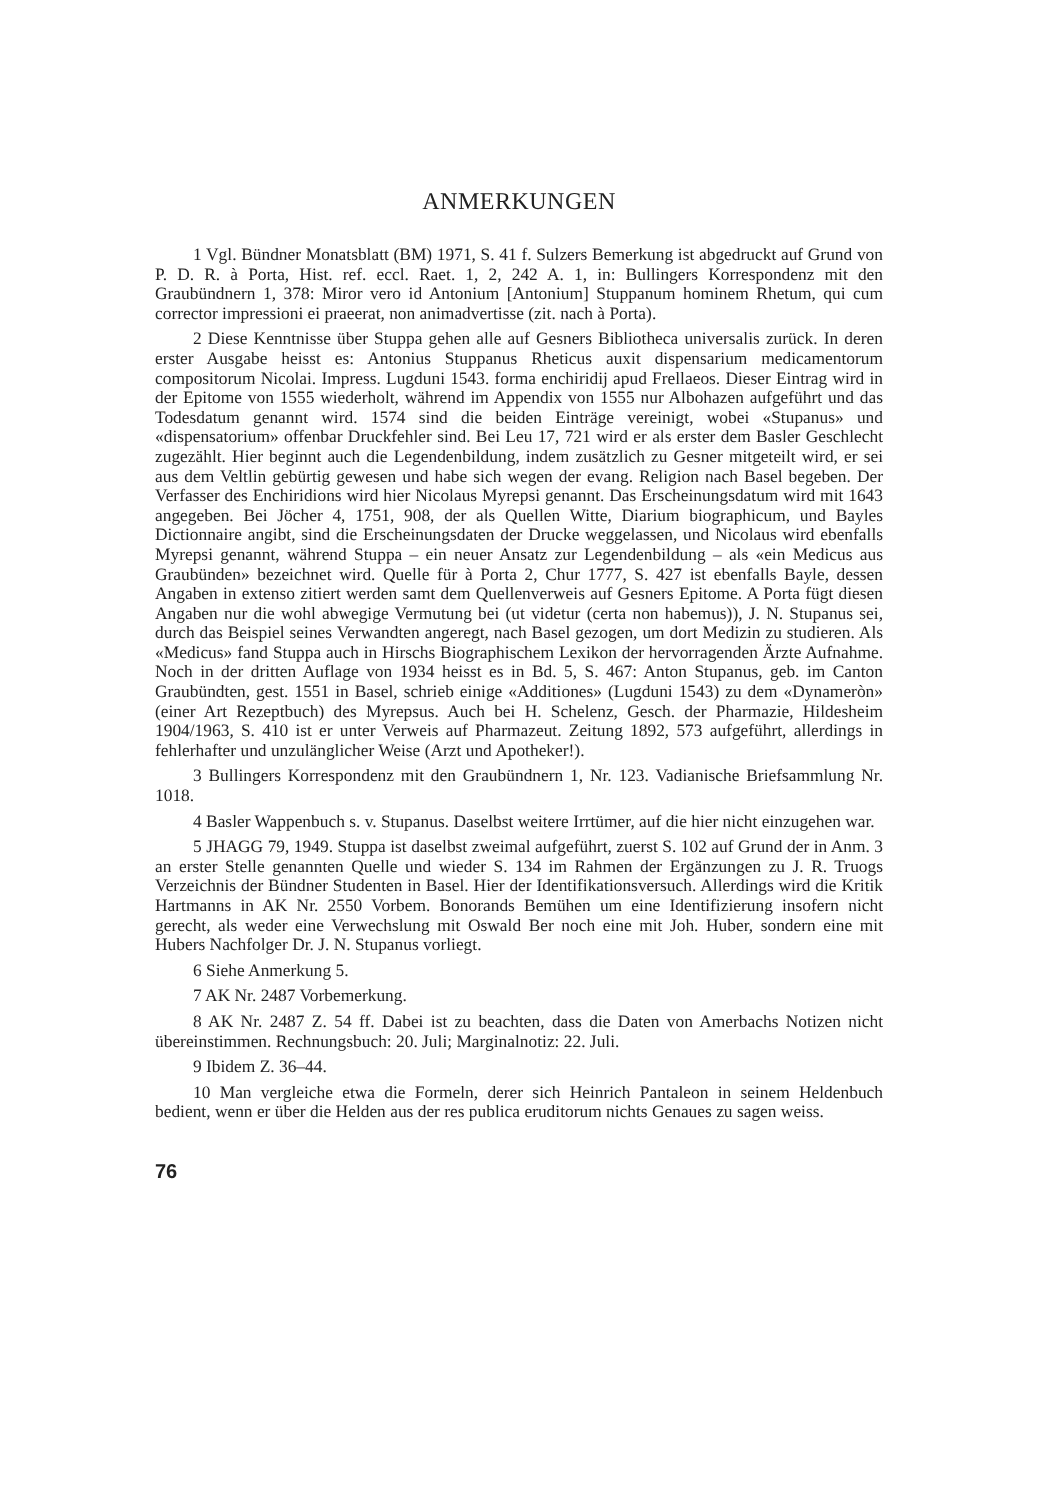ANMERKUNGEN
1 Vgl. Bündner Monatsblatt (BM) 1971, S. 41 f. Sulzers Bemerkung ist abgedruckt auf Grund von P. D. R. à Porta, Hist. ref. eccl. Raet. 1, 2, 242 A. 1, in: Bullingers Korrespondenz mit den Graubündnern 1, 378: Miror vero id Antonium [Antonium] Stuppanum hominem Rhetum, qui cum corrector impressioni ei praeerat, non animadvertisse (zit. nach à Porta).
2 Diese Kenntnisse über Stuppa gehen alle auf Gesners Bibliotheca universalis zurück. In deren erster Ausgabe heisst es: Antonius Stuppanus Rheticus auxit dispensarium medicamentorum compositorum Nicolai. Impress. Lugduni 1543. forma enchiridij apud Frellaeos. Dieser Eintrag wird in der Epitome von 1555 wiederholt, während im Appendix von 1555 nur Albohazen aufgeführt und das Todesdatum genannt wird. 1574 sind die beiden Einträge vereinigt, wobei «Stupanus» und «dispensatorium» offenbar Druckfehler sind. Bei Leu 17, 721 wird er als erster dem Basler Geschlecht zugezählt. Hier beginnt auch die Legendenbildung, indem zusätzlich zu Gesner mitgeteilt wird, er sei aus dem Veltlin gebürtig gewesen und habe sich wegen der evang. Religion nach Basel begeben. Der Verfasser des Enchiridions wird hier Nicolaus Myrepsi genannt. Das Erscheinungsdatum wird mit 1643 angegeben. Bei Jöcher 4, 1751, 908, der als Quellen Witte, Diarium biographicum, und Bayles Dictionnaire angibt, sind die Erscheinungsdaten der Drucke weggelassen, und Nicolaus wird ebenfalls Myrepsi genannt, während Stuppa – ein neuer Ansatz zur Legendenbildung – als «ein Medicus aus Graubünden» bezeichnet wird. Quelle für à Porta 2, Chur 1777, S. 427 ist ebenfalls Bayle, dessen Angaben in extenso zitiert werden samt dem Quellenverweis auf Gesners Epitome. A Porta fügt diesen Angaben nur die wohl abwegige Vermutung bei (ut videtur (certa non habemus)), J. N. Stupanus sei, durch das Beispiel seines Verwandten angeregt, nach Basel gezogen, um dort Medizin zu studieren. Als «Medicus» fand Stuppa auch in Hirschs Biographischem Lexikon der hervorragenden Ärzte Aufnahme. Noch in der dritten Auflage von 1934 heisst es in Bd. 5, S. 467: Anton Stupanus, geb. im Canton Graubündten, gest. 1551 in Basel, schrieb einige «Additiones» (Lugduni 1543) zu dem «Dynameròn» (einer Art Rezeptbuch) des Myrepsus. Auch bei H. Schelenz, Gesch. der Pharmazie, Hildesheim 1904/1963, S. 410 ist er unter Verweis auf Pharmazeut. Zeitung 1892, 573 aufgeführt, allerdings in fehlerhafter und unzulänglicher Weise (Arzt und Apotheker!).
3 Bullingers Korrespondenz mit den Graubündnern 1, Nr. 123. Vadianische Briefsammlung Nr. 1018.
4 Basler Wappenbuch s. v. Stupanus. Daselbst weitere Irrtümer, auf die hier nicht einzugehen war.
5 JHAGG 79, 1949. Stuppa ist daselbst zweimal aufgeführt, zuerst S. 102 auf Grund der in Anm. 3 an erster Stelle genannten Quelle und wieder S. 134 im Rahmen der Ergänzungen zu J. R. Truogs Verzeichnis der Bündner Studenten in Basel. Hier der Identifikationsversuch. Allerdings wird die Kritik Hartmanns in AK Nr. 2550 Vorbem. Bonorands Bemühen um eine Identifizierung insofern nicht gerecht, als weder eine Verwechslung mit Oswald Ber noch eine mit Joh. Huber, sondern eine mit Hubers Nachfolger Dr. J. N. Stupanus vorliegt.
6 Siehe Anmerkung 5.
7 AK Nr. 2487 Vorbemerkung.
8 AK Nr. 2487 Z. 54 ff. Dabei ist zu beachten, dass die Daten von Amerbachs Notizen nicht übereinstimmen. Rechnungsbuch: 20. Juli; Marginalnotiz: 22. Juli.
9 Ibidem Z. 36–44.
10 Man vergleiche etwa die Formeln, derer sich Heinrich Pantaleon in seinem Heldenbuch bedient, wenn er über die Helden aus der res publica eruditorum nichts Genaues zu sagen weiss.
76